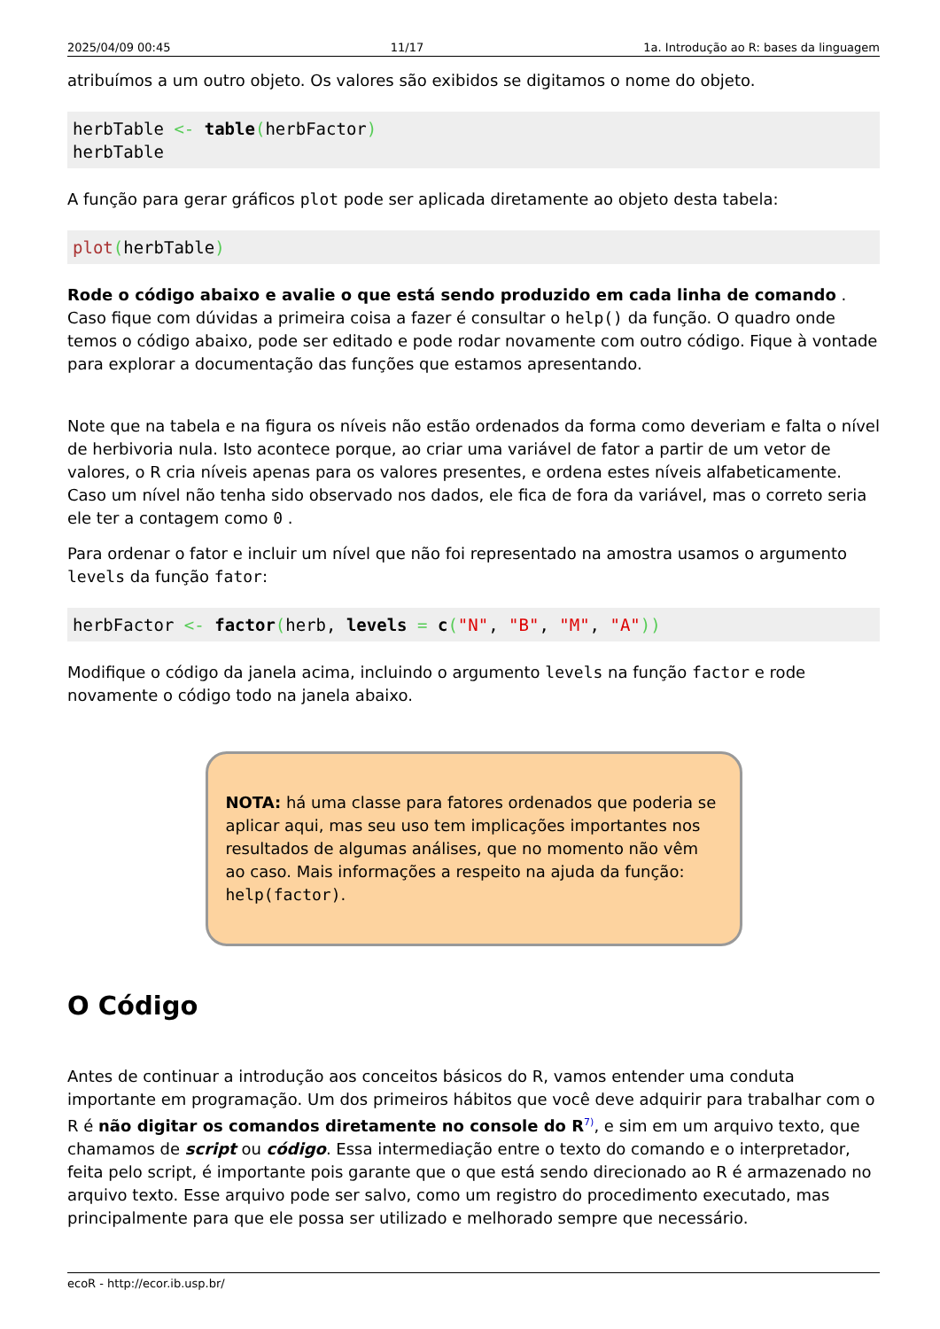2025/04/09 00:45 11/17 1a. Introdução ao R: bases da linguagem
atribuímos a um outro objeto. Os valores são exibidos se digitamos o nome do objeto.
herbTable <- table(herbFactor)
herbTable
A função para gerar gráficos plot pode ser aplicada diretamente ao objeto desta tabela:
plot(herbTable)
Rode o código abaixo e avalie o que está sendo produzido em cada linha de comando . Caso fique com dúvidas a primeira coisa a fazer é consultar o help() da função. O quadro onde temos o código abaixo, pode ser editado e pode rodar novamente com outro código. Fique à vontade para explorar a documentação das funções que estamos apresentando.
Note que na tabela e na figura os níveis não estão ordenados da forma como deveriam e falta o nível de herbivoria nula. Isto acontece porque, ao criar uma variável de fator a partir de um vetor de valores, o R cria níveis apenas para os valores presentes, e ordena estes níveis alfabeticamente. Caso um nível não tenha sido observado nos dados, ele fica de fora da variável, mas o correto seria ele ter a contagem como 0 .
Para ordenar o fator e incluir um nível que não foi representado na amostra usamos o argumento levels da função fator:
herbFactor <- factor(herb, levels = c("N", "B", "M", "A"))
Modifique o código da janela acima, incluindo o argumento levels na função factor e rode novamente o código todo na janela abaixo.
NOTA: há uma classe para fatores ordenados que poderia se aplicar aqui, mas seu uso tem implicações importantes nos resultados de algumas análises, que no momento não vêm ao caso. Mais informações a respeito na ajuda da função: help(factor).
O Código
Antes de continuar a introdução aos conceitos básicos do R, vamos entender uma conduta importante em programação. Um dos primeiros hábitos que você deve adquirir para trabalhar com o R é não digitar os comandos diretamente no console do R<sup>7)</sup>, e sim em um arquivo texto, que chamamos de script ou código. Essa intermediação entre o texto do comando e o interpretador, feita pelo script, é importante pois garante que o que está sendo direcionado ao R é armazenado no arquivo texto. Esse arquivo pode ser salvo, como um registro do procedimento executado, mas principalmente para que ele possa ser utilizado e melhorado sempre que necessário.
ecoR - http://ecor.ib.usp.br/